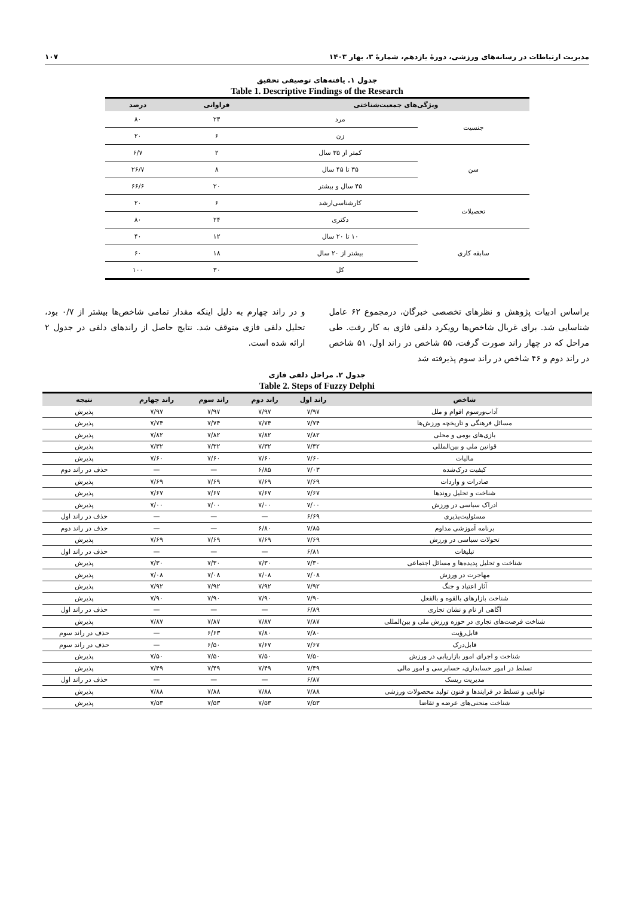مدیریت ارتباطات در رسانه‌های ورزشی، دورهٔ یازدهم، شمارهٔ ۳، بهار ۱۴۰۳ ۱۰۷
جدول ۱. یافته‌های توصیفی تحقیق
Table 1. Descriptive Findings of the Research
| ویژگی‌های جمعیت‌شناختی | | فراوانی | درصد |
| --- | --- | --- | --- |
| جنسیت | مرد | ۲۴ | ۸۰ |
| | زن | ۶ | ۲۰ |
| سن | کمتر از ۳۵ سال | ۲ | ۶/۷ |
| | ۳۵ تا ۴۵ سال | ۸ | ۲۶/۷ |
| | ۴۵ سال و بیشتر | ۲۰ | ۶۶/۶ |
| تحصیلات | کارشناسی‌ارشد | ۶ | ۲۰ |
| | دکتری | ۲۴ | ۸۰ |
| سابقه کاری | ۱۰ تا ۲۰ سال | ۱۲ | ۴۰ |
| | بیشتر از ۲۰ سال | ۱۸ | ۶۰ |
| | کل | ۳۰ | ۱۰۰ |
براساس ادبیات پژوهش و نظرهای تخصصی خبرگان، درمجموع ۶۲ عامل شناسایی شد. برای غربال شاخص‌ها رویکرد دلفی فازی به کار رفت. طی مراحل که در چهار راند صورت گرفت، ۵۵ شاخص در راند اول، ۵۱ شاخص در راند دوم و ۴۶ شاخص در راند سوم پذیرفته شد
و در راند چهارم به دلیل اینکه مقدار تمامی شاخص‌ها بیشتر از ۰/۷ بود، تحلیل دلفی فازی متوقف شد. نتایج حاصل از راندهای دلفی در جدول ۲ ارائه شده است.
جدول ۲. مراحل دلفی فازی
Table 2. Steps of Fuzzy Delphi
| شاخص | راند اول | راند دوم | راند سوم | راند چهارم | نتیجه |
| --- | --- | --- | --- | --- | --- |
| آداب‌ورسوم اقوام و ملل | ۷/۹۷ | ۷/۹۷ | ۷/۹۷ | ۷/۹۷ | پذیرش |
| مسائل فرهنگی و تاریخچه ورزش‌ها | ۷/۷۴ | ۷/۷۴ | ۷/۷۴ | ۷/۷۴ | پذیرش |
| بازی‌های بومی و محلی | ۷/۸۲ | ۷/۸۲ | ۷/۸۲ | ۷/۸۲ | پذیرش |
| قوانین ملی و بین‌المللی | ۷/۳۲ | ۷/۳۲ | ۷/۳۲ | ۷/۳۲ | پذیرش |
| مالیات | ۷/۶۰ | ۷/۶۰ | ۷/۶۰ | ۷/۶۰ | پذیرش |
| کیفیت درک‌شده | ۷/۰۳ | ۶/۸۵ | — | — | حذف در راند دوم |
| صادرات و واردات | ۷/۶۹ | ۷/۶۹ | ۷/۶۹ | ۷/۶۹ | پذیرش |
| شناخت و تحلیل روندها | ۷/۶۷ | ۷/۶۷ | ۷/۶۷ | ۷/۶۷ | پذیرش |
| ادراک سیاسی در ورزش | ۷/۰۰ | ۷/۰۰ | ۷/۰۰ | ۷/۰۰ | پذیرش |
| مسئولیت‌پذیری | ۶/۶۹ | — | — | — | حذف در راند اول |
| برنامه آموزشی مداوم | ۷/۸۵ | ۶/۸۰ | — | — | حذف در راند دوم |
| تحولات سیاسی در ورزش | ۷/۶۹ | ۷/۶۹ | ۷/۶۹ | ۷/۶۹ | پذیرش |
| تبلیغات | ۶/۸۱ | — | — | — | حذف در راند اول |
| شناخت و تحلیل پدیده‌ها و مسائل اجتماعی | ۷/۳۰ | ۷/۳۰ | ۷/۳۰ | ۷/۳۰ | پذیرش |
| مهاجرت در ورزش | ۷/۰۸ | ۷/۰۸ | ۷/۰۸ | ۷/۰۸ | پذیرش |
| آثار اعتیاد و جنگ | ۷/۹۲ | ۷/۹۲ | ۷/۹۲ | ۷/۹۲ | پذیرش |
| شناخت بازارهای بالقوه و بالفعل | ۷/۹۰ | ۷/۹۰ | ۷/۹۰ | ۷/۹۰ | پذیرش |
| آگاهی از نام و نشان تجاری | ۶/۸۹ | — | — | — | حذف در راند اول |
| شناخت فرصت‌های تجاری در حوزه ورزش ملی و بین‌المللی | ۷/۸۷ | ۷/۸۷ | ۷/۸۷ | ۷/۸۷ | پذیرش |
| قابل‌رؤیت | ۷/۸۰ | ۷/۸۰ | ۶/۶۳ | — | حذف در راند سوم |
| قابل‌درک | ۷/۶۷ | ۷/۶۷ | ۶/۵۰ | — | حذف در راند سوم |
| شناخت و اجرای امور بازاریابی در ورزش | ۷/۵۰ | ۷/۵۰ | ۷/۵۰ | ۷/۵۰ | پذیرش |
| تسلط در امور حسابداری، حسابرسی و امور مالی | ۷/۴۹ | ۷/۴۹ | ۷/۴۹ | ۷/۴۹ | پذیرش |
| مدیریت ریسک | ۶/۸۷ | — | — | — | حذف در راند اول |
| توانایی و تسلط در فرایندها و فنون تولید محصولات ورزشی | ۷/۸۸ | ۷/۸۸ | ۷/۸۸ | ۷/۸۸ | پذیرش |
| شناخت منحنی‌های عرضه و تقاضا | ۷/۵۳ | ۷/۵۳ | ۷/۵۳ | ۷/۵۳ | پذیرش |